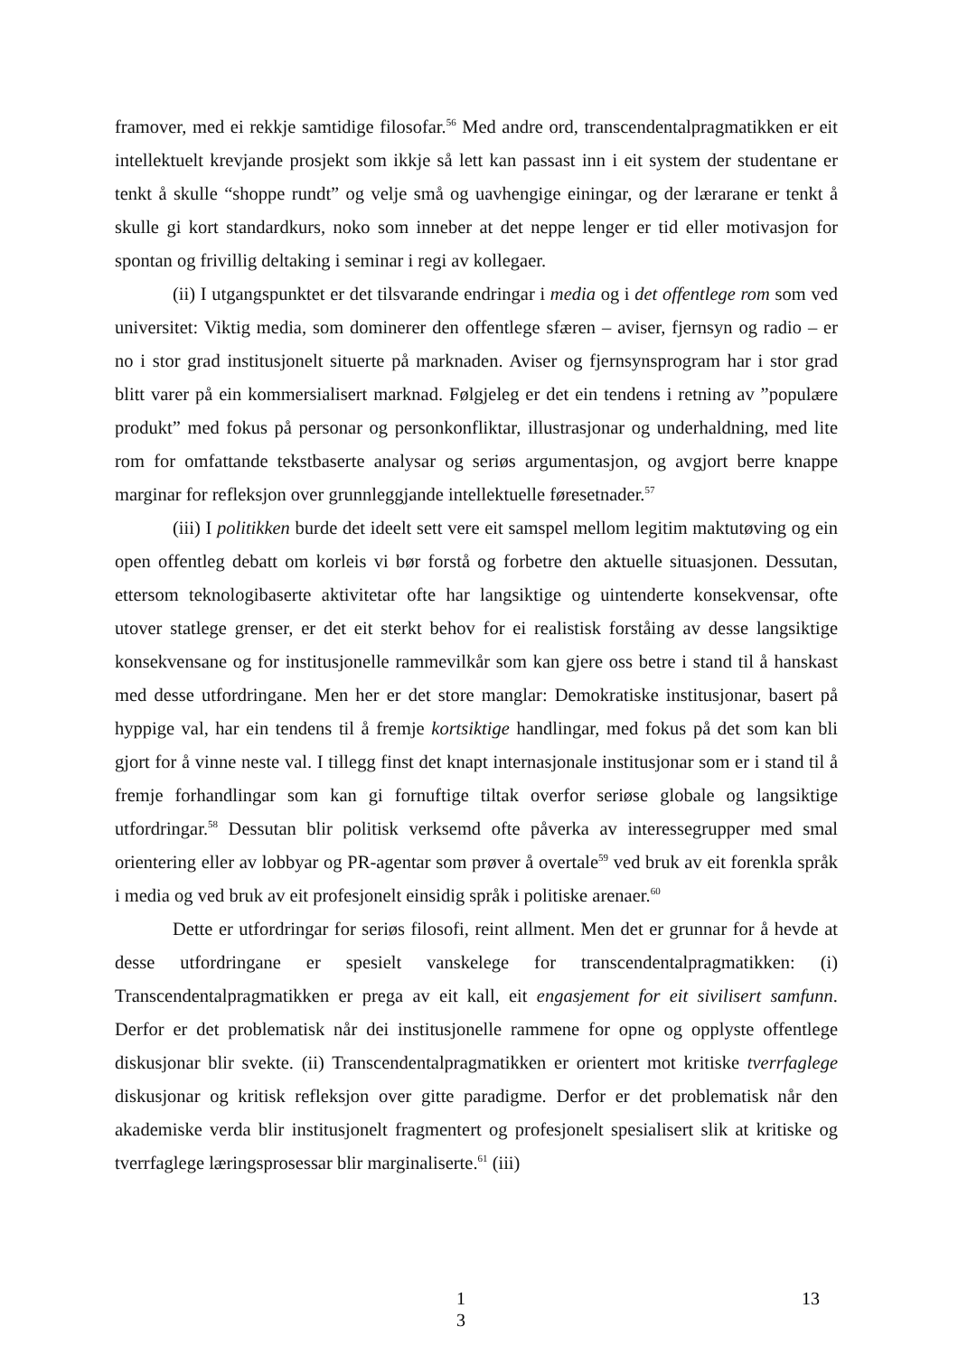framover, med ei rekkje samtidige filosofar.<sup>56</sup> Med andre ord, transcendentalpragmatikken er eit intellektuelt krevjande prosjekt som ikkje så lett kan passast inn i eit system der studentane er tenkt å skulle “shoppe rundt” og velje små og uavhengige einingar, og der lærarane er tenkt å skulle gi kort standardkurs, noko som inneber at det neppe lenger er tid eller motivasjon for spontan og frivillig deltaking i seminar i regi av kollegaer.
(ii) I utgangspunktet er det tilsvarande endringar i media og i det offentlege rom som ved universitet: Viktig media, som dominerer den offentlege sfæren – aviser, fjernsyn og radio – er no i stor grad institusjonelt situerte på marknaden. Aviser og fjernsynsprogram har i stor grad blitt varer på ein kommersialisert marknad. Følgjeleg er det ein tendens i retning av ”populære produkt” med fokus på personar og personkonfliktar, illustrasjonar og underhaldning, med lite rom for omfattande tekstbaserte analysar og seriøs argumentasjon, og avgjort berre knappe marginar for refleksjon over grunnleggjande intellektuelle føresetnader.<sup>57</sup>
(iii) I politikken burde det ideelt sett vere eit samspel mellom legitim maktutøving og ein open offentleg debatt om korleis vi bør forstå og forbetre den aktuelle situasjonen. Dessutan, ettersom teknologibaserte aktivitetar ofte har langsiktige og uintenderte konsekvensar, ofte utover statlege grenser, er det eit sterkt behov for ei realistisk forståing av desse langsiktige konsekvensane og for institusjonelle rammevilkår som kan gjere oss betre i stand til å hanskast med desse utfordringane. Men her er det store manglar: Demokratiske institusjonar, basert på hyppige val, har ein tendens til å fremje kortsiktige handlingar, med fokus på det som kan bli gjort for å vinne neste val. I tillegg finst det knapt internasjonale institusjonar som er i stand til å fremje forhandlingar som kan gi fornuftige tiltak overfor seriøse globale og langsiktige utfordringar.<sup>58</sup> Dessutan blir politisk verksemd ofte påverka av interessegrupper med smal orientering eller av lobbyar og PR-agentar som prøver å overtale<sup>59</sup> ved bruk av eit forenkla språk i media og ved bruk av eit profesjonelt einsidig språk i politiske arenaer.<sup>60</sup>
Dette er utfordringar for seriøs filosofi, reint allment. Men det er grunnar for å hevde at desse utfordringane er spesielt vanskelege for transcendentalpragmatikken: (i) Transcendentalpragmatikken er prega av eit kall, eit engasjement for eit sivilisert samfunn. Derfor er det problematisk når dei institusjonelle rammene for opne og opplyste offentlege diskusjonar blir svekte. (ii) Transcendentalpragmatikken er orientert mot kritiske tverrfaglege diskusjonar og kritisk refleksjon over gitte paradigme. Derfor er det problematisk når den akademiske verda blir institusjonelt fragmentert og profesjonelt spesialisert slik at kritiske og tverrfaglege læringsprosessar blir marginaliserte.<sup>61</sup> (iii)
1
3 13